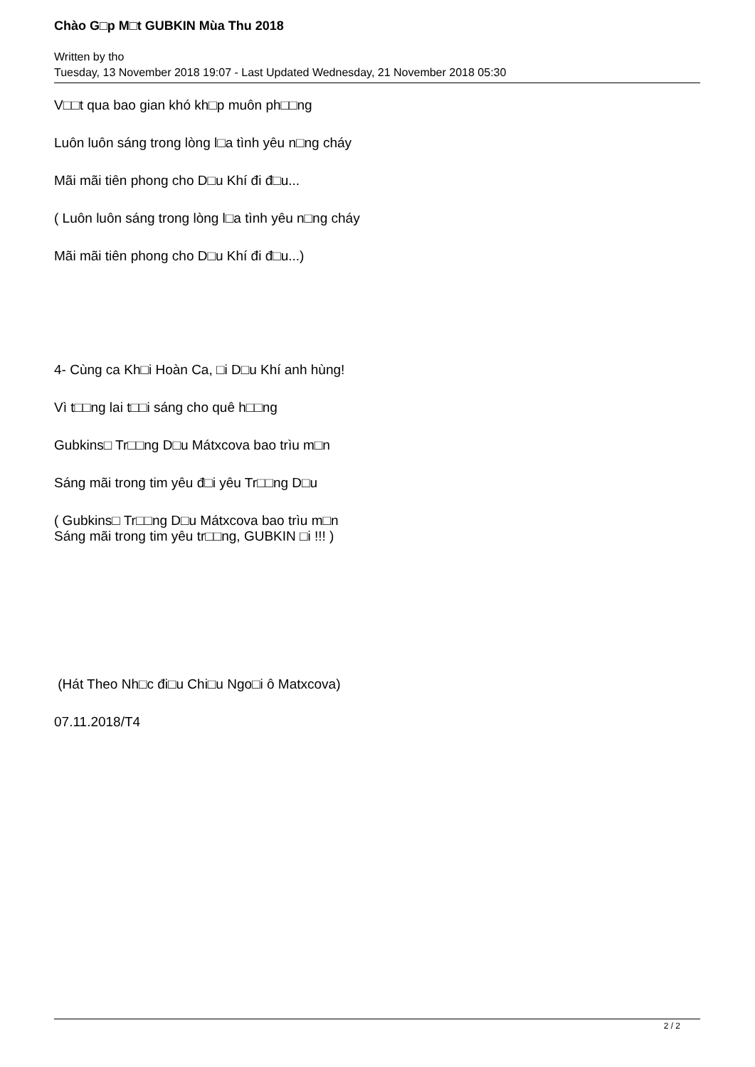Chào G□p M□t GUBKIN Mùa Thu 2018
Written by tho
Tuesday, 13 November 2018 19:07 - Last Updated Wednesday, 21 November 2018 05:30
V□□t qua bao gian khó kh□p muôn ph□□ng
Luôn luôn sáng trong lòng l□a tình yêu n□ng cháy
Mãi mãi tiên phong cho D□u Khí đi đ□u...
( Luôn luôn sáng trong lòng l□a tình yêu n□ng cháy
Mãi mãi tiên phong cho D□u Khí đi đ□u...)
4- Cùng ca Kh□i Hoàn Ca, □i D□u Khí anh hùng!
Vì t□□ng lai t□□i sáng cho quê h□□ng
Gubkins□ Tr□□ng D□u Mátxcova bao trìu m□n
Sáng mãi trong tim yêu đ□i yêu Tr□□ng D□u
( Gubkins□ Tr□□ng D□u Mátxcova bao trìu m□n
Sáng mãi trong tim yêu tr□□ng, GUBKIN □i !!! )
(Hát Theo Nh□c đi□u Chi□u Ngo□i ô Matxcova)
07.11.2018/T4
2 / 2